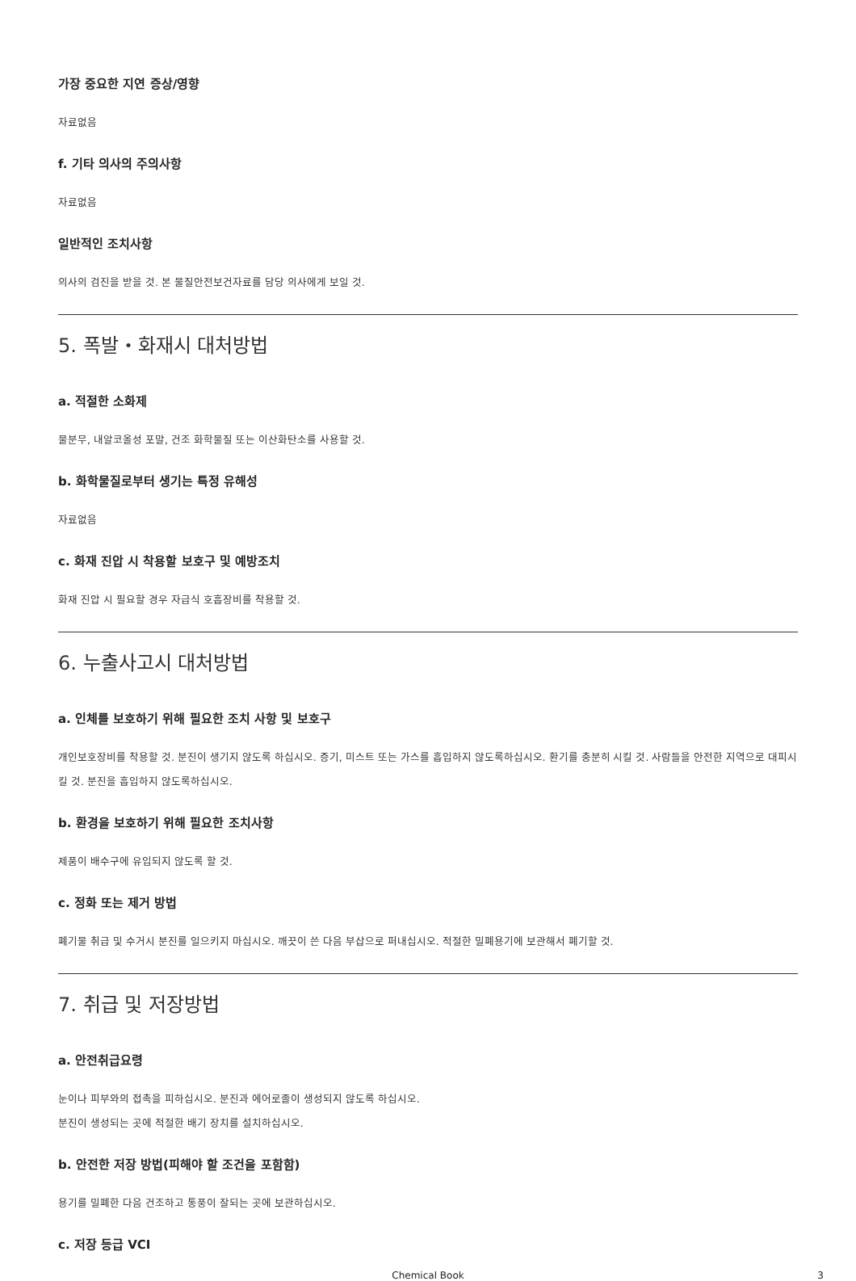가장 중요한 지연 증상/영향
자료없음
f. 기타 의사의 주의사항
자료없음
일반적인 조치사항
의사의 검진을 받을 것. 본 물질안전보건자료를 담당 의사에게 보일 것.
5. 폭발・화재시 대처방법
a. 적절한 소화제
물분무, 내알코올성 포말, 건조 화학물질 또는 이산화탄소를 사용할 것.
b. 화학물질로부터 생기는 특정 유해성
자료없음
c. 화재 진압 시 착용할 보호구 및 예방조치
화재 진압 시 필요할 경우 자급식 호흡장비를 착용할 것.
6. 누출사고시 대처방법
a. 인체를 보호하기 위해 필요한 조치 사항 및 보호구
개인보호장비를 착용할 것. 분진이 생기지 않도록 하십시오. 증기, 미스트 또는 가스를 흡입하지 않도록하십시오. 환기를 충분히 시킬 것. 사람들을 안전한 지역으로 대피시킬 것. 분진을 흡입하지 않도록하십시오.
b. 환경을 보호하기 위해 필요한 조치사항
제품이 배수구에 유입되지 않도록 할 것.
c. 정화 또는 제거 방법
폐기물 취급 및 수거시 분진를 일으키지 마십시오. 깨끗이 쓴 다음 부삽으로 퍼내십시오. 적절한 밀폐용기에 보관해서 폐기할 것.
7. 취급 및 저장방법
a. 안전취급요령
눈이나 피부와의 접촉을 피하십시오. 분진과 에어로졸이 생성되지 않도록 하십시오.
분진이 생성되는 곳에 적절한 배기 장치를 설치하십시오.
b. 안전한 저장 방법(피해야 할 조건을 포함함)
용기를 밀폐한 다음 건조하고 통풍이 잘되는 곳에 보관하십시오.
c. 저장 등급 VCI
Chemical Book 3